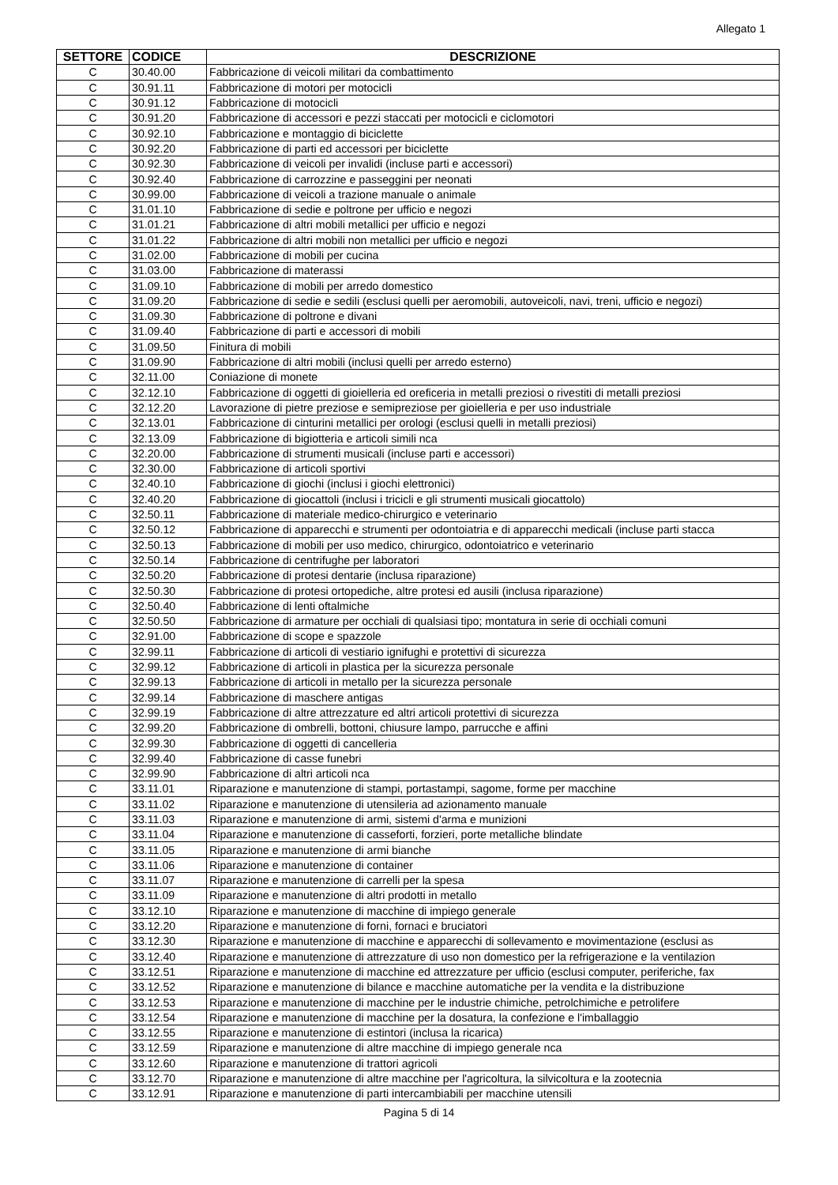Allegato 1
| SETTORE | CODICE | DESCRIZIONE |
| --- | --- | --- |
| C | 30.40.00 | Fabbricazione di veicoli militari da combattimento |
| C | 30.91.11 | Fabbricazione di motori per motocicli |
| C | 30.91.12 | Fabbricazione di motocicli |
| C | 30.91.20 | Fabbricazione di accessori e pezzi staccati per motocicli e ciclomotori |
| C | 30.92.10 | Fabbricazione e montaggio di biciclette |
| C | 30.92.20 | Fabbricazione di parti ed accessori per biciclette |
| C | 30.92.30 | Fabbricazione di veicoli per invalidi (incluse parti e accessori) |
| C | 30.92.40 | Fabbricazione di carrozzine e passeggini per neonati |
| C | 30.99.00 | Fabbricazione di veicoli a trazione manuale o animale |
| C | 31.01.10 | Fabbricazione di sedie e poltrone per ufficio e negozi |
| C | 31.01.21 | Fabbricazione di altri mobili metallici per ufficio e negozi |
| C | 31.01.22 | Fabbricazione di altri mobili non metallici per ufficio e negozi |
| C | 31.02.00 | Fabbricazione di mobili per cucina |
| C | 31.03.00 | Fabbricazione di materassi |
| C | 31.09.10 | Fabbricazione di mobili per arredo domestico |
| C | 31.09.20 | Fabbricazione di sedie e sedili (esclusi quelli per aeromobili, autoveicoli, navi, treni, ufficio e negozi) |
| C | 31.09.30 | Fabbricazione di poltrone e divani |
| C | 31.09.40 | Fabbricazione di parti e accessori di mobili |
| C | 31.09.50 | Finitura di mobili |
| C | 31.09.90 | Fabbricazione di altri mobili (inclusi quelli per arredo esterno) |
| C | 32.11.00 | Coniazione di monete |
| C | 32.12.10 | Fabbricazione di oggetti di gioielleria ed oreficeria in metalli preziosi o rivestiti di metalli preziosi |
| C | 32.12.20 | Lavorazione di pietre preziose e semipreziose per gioielleria e per uso industriale |
| C | 32.13.01 | Fabbricazione di cinturini metallici per orologi (esclusi quelli in metalli preziosi) |
| C | 32.13.09 | Fabbricazione di bigiotteria e articoli simili nca |
| C | 32.20.00 | Fabbricazione di strumenti musicali (incluse parti e accessori) |
| C | 32.30.00 | Fabbricazione di articoli sportivi |
| C | 32.40.10 | Fabbricazione di giochi (inclusi i giochi elettronici) |
| C | 32.40.20 | Fabbricazione di giocattoli (inclusi i tricicli e gli strumenti musicali giocattolo) |
| C | 32.50.11 | Fabbricazione di materiale medico-chirurgico e veterinario |
| C | 32.50.12 | Fabbricazione di apparecchi e strumenti per odontoiatria e di apparecchi medicali (incluse parti stacca |
| C | 32.50.13 | Fabbricazione di mobili per uso medico, chirurgico, odontoiatrico e veterinario |
| C | 32.50.14 | Fabbricazione di centrifughe per laboratori |
| C | 32.50.20 | Fabbricazione di protesi dentarie (inclusa riparazione) |
| C | 32.50.30 | Fabbricazione di protesi ortopediche, altre protesi ed ausili (inclusa riparazione) |
| C | 32.50.40 | Fabbricazione di lenti oftalmiche |
| C | 32.50.50 | Fabbricazione di armature per occhiali di qualsiasi tipo; montatura in serie di occhiali comuni |
| C | 32.91.00 | Fabbricazione di scope e spazzole |
| C | 32.99.11 | Fabbricazione di articoli di vestiario ignifughi e protettivi di sicurezza |
| C | 32.99.12 | Fabbricazione di articoli in plastica per la sicurezza personale |
| C | 32.99.13 | Fabbricazione di articoli in metallo per la sicurezza personale |
| C | 32.99.14 | Fabbricazione di maschere antigas |
| C | 32.99.19 | Fabbricazione di altre attrezzature ed altri articoli protettivi di sicurezza |
| C | 32.99.20 | Fabbricazione di ombrelli, bottoni, chiusure lampo, parrucche e affini |
| C | 32.99.30 | Fabbricazione di oggetti di cancelleria |
| C | 32.99.40 | Fabbricazione di casse funebri |
| C | 32.99.90 | Fabbricazione di altri articoli nca |
| C | 33.11.01 | Riparazione e manutenzione di stampi, portastampi, sagome, forme per macchine |
| C | 33.11.02 | Riparazione e manutenzione di utensileria ad azionamento manuale |
| C | 33.11.03 | Riparazione e manutenzione di armi, sistemi d'arma e munizioni |
| C | 33.11.04 | Riparazione e manutenzione di casseforti, forzieri, porte metalliche blindate |
| C | 33.11.05 | Riparazione e manutenzione di armi bianche |
| C | 33.11.06 | Riparazione e manutenzione di container |
| C | 33.11.07 | Riparazione e manutenzione di carrelli per la spesa |
| C | 33.11.09 | Riparazione e manutenzione di altri prodotti in metallo |
| C | 33.12.10 | Riparazione e manutenzione di macchine di impiego generale |
| C | 33.12.20 | Riparazione e manutenzione di forni, fornaci e bruciatori |
| C | 33.12.30 | Riparazione e manutenzione di macchine e apparecchi di sollevamento e movimentazione (esclusi as |
| C | 33.12.40 | Riparazione e manutenzione di attrezzature di uso non domestico per la refrigerazione e la ventilazion |
| C | 33.12.51 | Riparazione e manutenzione di macchine ed attrezzature per ufficio (esclusi computer, periferiche, fax |
| C | 33.12.52 | Riparazione e manutenzione di bilance e macchine automatiche per la vendita e la distribuzione |
| C | 33.12.53 | Riparazione e manutenzione di macchine per le industrie chimiche, petrolchimiche e petrolifere |
| C | 33.12.54 | Riparazione e manutenzione di macchine per la dosatura, la confezione e l'imballaggio |
| C | 33.12.55 | Riparazione e manutenzione di estintori (inclusa la ricarica) |
| C | 33.12.59 | Riparazione e manutenzione di altre macchine di impiego generale nca |
| C | 33.12.60 | Riparazione e manutenzione di trattori agricoli |
| C | 33.12.70 | Riparazione e manutenzione di altre macchine per l'agricoltura, la silvicoltura e la zootecnia |
| C | 33.12.91 | Riparazione e manutenzione di parti intercambiabili per macchine utensili |
Pagina 5 di 14